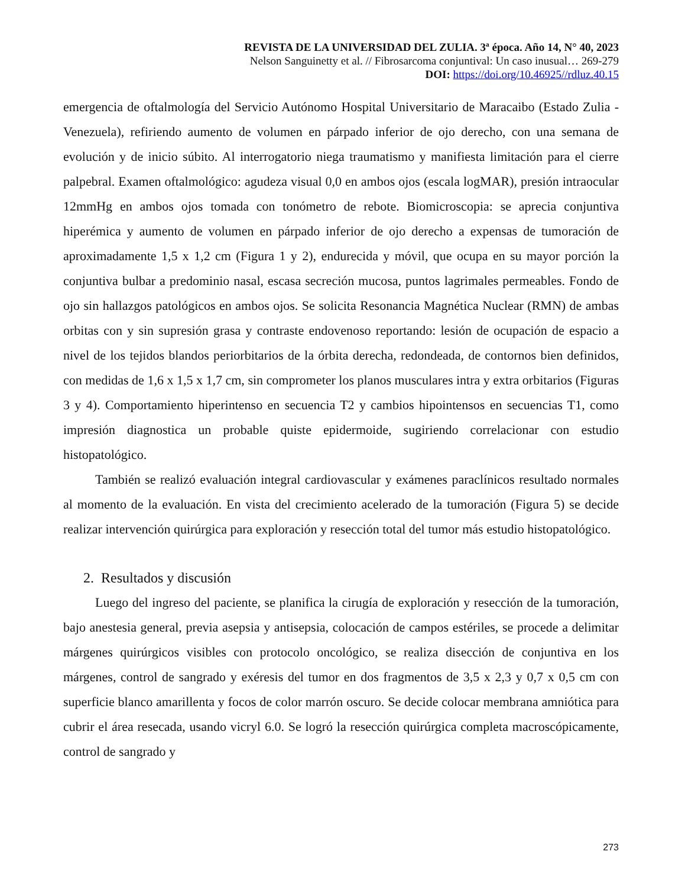REVISTA DE LA UNIVERSIDAD DEL ZULIA. 3ª época. Año 14, N° 40, 2023
Nelson Sanguinetty et al. // Fibrosarcoma conjuntival: Un caso inusual… 269-279
DOI: https://doi.org/10.46925//rdluz.40.15
emergencia de oftalmología del Servicio Autónomo Hospital Universitario de Maracaibo (Estado Zulia - Venezuela), refiriendo aumento de volumen en párpado inferior de ojo derecho, con una semana de evolución y de inicio súbito. Al interrogatorio niega traumatismo y manifiesta limitación para el cierre palpebral. Examen oftalmológico: agudeza visual 0,0 en ambos ojos (escala logMAR), presión intraocular 12mmHg en ambos ojos tomada con tonómetro de rebote. Biomicroscopia: se aprecia conjuntiva hiperémica y aumento de volumen en párpado inferior de ojo derecho a expensas de tumoración de aproximadamente 1,5 x 1,2 cm (Figura 1 y 2), endurecida y móvil, que ocupa en su mayor porción la conjuntiva bulbar a predominio nasal, escasa secreción mucosa, puntos lagrimales permeables. Fondo de ojo sin hallazgos patológicos en ambos ojos. Se solicita Resonancia Magnética Nuclear (RMN) de ambas orbitas con y sin supresión grasa y contraste endovenoso reportando: lesión de ocupación de espacio a nivel de los tejidos blandos periorbitarios de la órbita derecha, redondeada, de contornos bien definidos, con medidas de 1,6 x 1,5 x 1,7 cm, sin comprometer los planos musculares intra y extra orbitarios (Figuras 3 y 4). Comportamiento hiperintenso en secuencia T2 y cambios hipointensos en secuencias T1, como impresión diagnostica un probable quiste epidermoide, sugiriendo correlacionar con estudio histopatológico.
También se realizó evaluación integral cardiovascular y exámenes paraclínicos resultado normales al momento de la evaluación. En vista del crecimiento acelerado de la tumoración (Figura 5) se decide realizar intervención quirúrgica para exploración y resección total del tumor más estudio histopatológico.
2. Resultados y discusión
Luego del ingreso del paciente, se planifica la cirugía de exploración y resección de la tumoración, bajo anestesia general, previa asepsia y antisepsia, colocación de campos estériles, se procede a delimitar márgenes quirúrgicos visibles con protocolo oncológico, se realiza disección de conjuntiva en los márgenes, control de sangrado y exéresis del tumor en dos fragmentos de 3,5 x 2,3 y 0,7 x 0,5 cm con superficie blanco amarillenta y focos de color marrón oscuro. Se decide colocar membrana amniótica para cubrir el área resecada, usando vicryl 6.0. Se logró la resección quirúrgica completa macroscópicamente, control de sangrado y
273